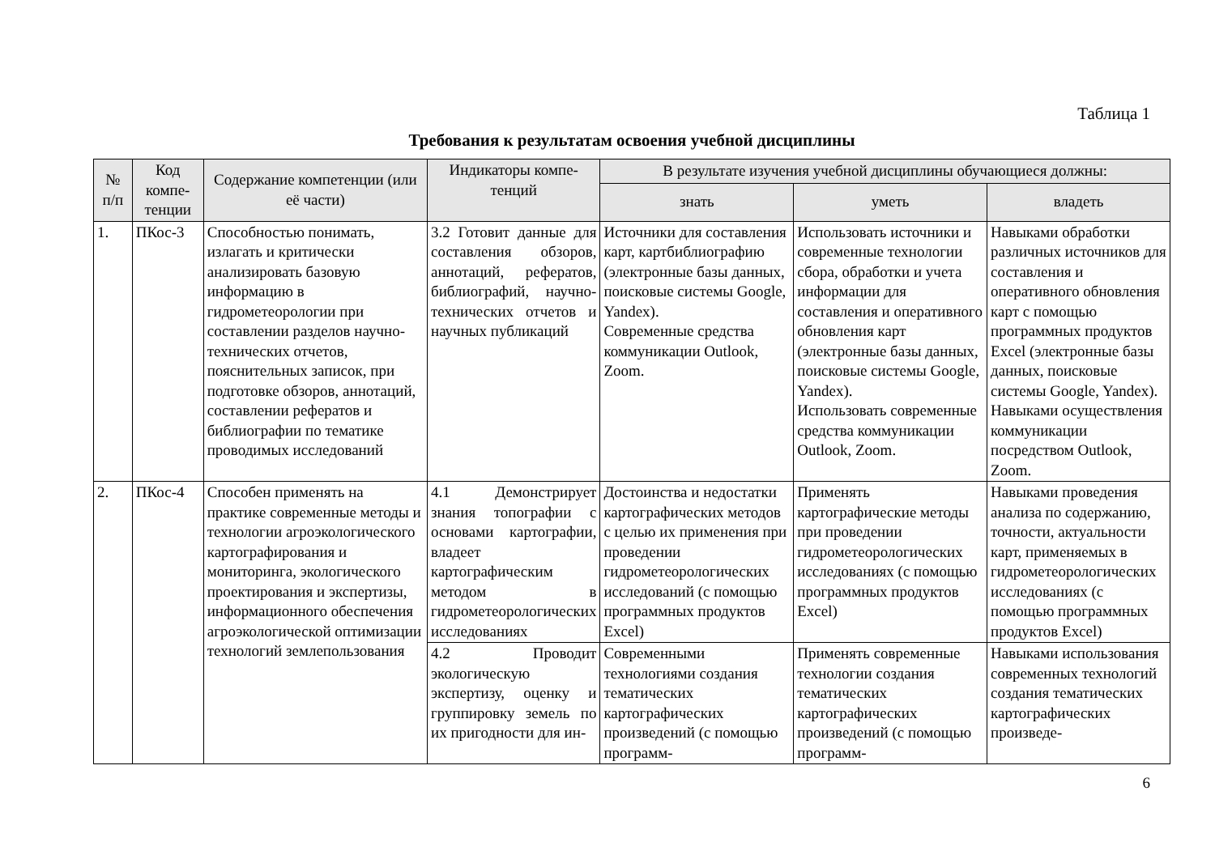Таблица 1
Требования к результатам освоения учебной дисциплины
| № п/п | Код компе-тенции | Содержание компетенции (или её части) | Индикаторы компе-тенций | В результате изучения учебной дисциплины обучающиеся должны: | | |
| --- | --- | --- | --- | --- | --- | --- |
| | | | | знать | уметь | владеть |
| 1. | ПКос-3 | Способностью понимать, излагать и критически анализировать базовую информацию в гидрометеорологии при составлении разделов научно-технических отчетов, пояснительных записок, при подготовке обзоров, аннотаций, составлении рефератов и библиографии по тематике проводимых исследований | 3.2 Готовит данные для составления обзоров, аннотаций, рефератов, библиографий, научно-технических отчетов и научных публикаций | Источники для составления карт, картбиблиографию (электронные базы данных, поисковые системы Google, Yandex). Современные средства коммуникации Outlook, Zoom. | Использовать источники и современные технологии сбора, обработки и учета информации для составления и оперативного обновления карт (электронные базы данных, поисковые системы Google, Yandex). Использовать современные средства коммуникации Outlook, Zoom. | Навыками обработки различных источников для составления и оперативного обновления карт с помощью программных продуктов Excel (электронные базы данных, поисковые системы Google, Yandex). Навыками осуществления коммуникации посредством Outlook, Zoom. |
| 2. | ПКос-4 | Способен применять на практике современные методы и технологии агроэкологического картографирования и мониторинга, экологического проектирования и экспертизы, информационного обеспечения агроэкологической оптимизации технологий землепользования | 4.1 Демонстрирует знания топографии с основами картографии, владеет картографическим методом в гидрометеорологических исследованиях | Достоинства и недостатки картографических методов с целью их применения при проведении гидрометеорологических исследований (с помощью программных продуктов Excel) | Применять картографические методы при проведении гидрометеорологических исследованиях (с помощью программных продуктов Excel) | Навыками проведения анализа по содержанию, точности, актуальности карт, применяемых в гидрометеорологических исследованиях (с помощью программных продуктов Excel) |
| | | | 4.2 Проводит экологическую экспертизу, оценку и группировку земель по их пригодности для ин- | Современными технологиями создания тематических картографических произведений (с помощью программ- | Применять современные технологии создания тематических картографических произведений (с помощью программ- | Навыками использования современных технологий создания тематических картографических произведе- |
6